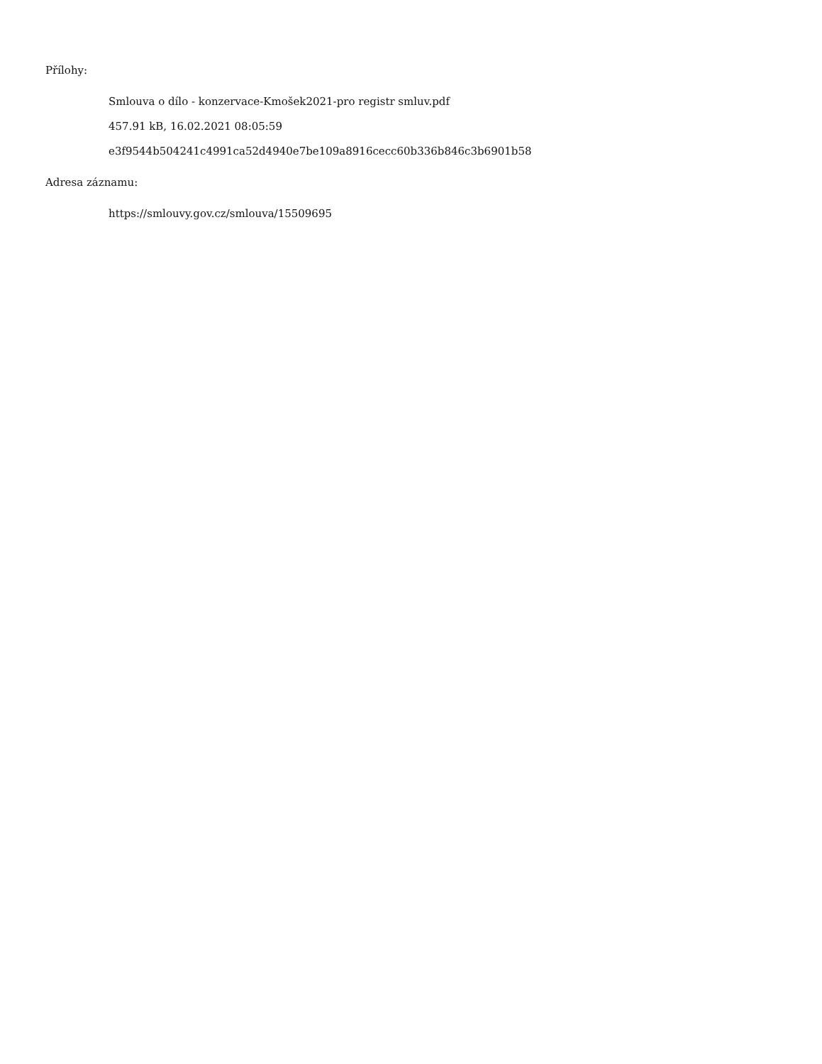Přílohy:
Smlouva o dílo - konzervace-Kmošek2021-pro registr smluv.pdf
457.91 kB, 16.02.2021 08:05:59
e3f9544b504241c4991ca52d4940e7be109a8916cecc60b336b846c3b6901b58
Adresa záznamu:
https://smlouvy.gov.cz/smlouva/15509695